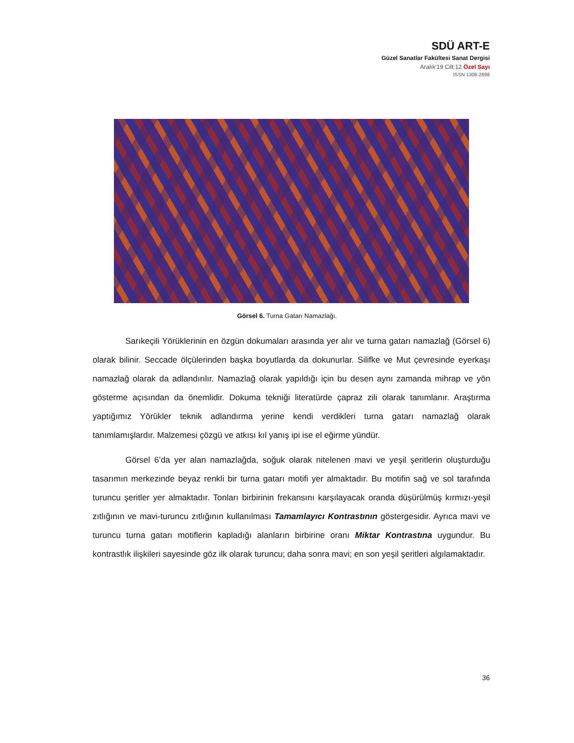SDÜ ART-E
Güzel Sanatlar Fakültesi Sanat Dergisi
Aralık’19 Cilt:12 Özel Sayı
ISSN 1308-2698
Görsel 6. Turna Gatarı Namazlağı.
Sarıkeçili Yörüklerinin en özgün dokumaları arasında yer alır ve turna gatarı namazlağ (Görsel 6) olarak bilinir. Seccade ölçülerinden başka boyutlarda da dokunurlar. Silifke ve Mut çevresinde eyerkaşı namazlağ olarak da adlandırılır. Namazlağ olarak yapıldığı için bu desen aynı zamanda mihrap ve yön gösterme açısından da önemlidir. Dokuma tekniği literatürde çapraz zili olarak tanımlanır. Araştırma yaptığımız Yörükler teknik adlandırma yerine kendi verdikleri turna gatarı namazlağ olarak tanımlamışlardır. Malzemesi çözgü ve atkısı kıl yanış ipi ise el eğirme yündür.
Görsel 6’da yer alan namazlağda, soğuk olarak nitelenen mavi ve yeşil şeritlerin oluşturduğu tasarımın merkezinde beyaz renkli bir turna gatarı motifi yer almaktadır. Bu motifin sağ ve sol tarafında turuncu şeritler yer almaktadır. Tonları birbirinin frekansını karşılayacak oranda düşürülmüş kırmızı-yeşil zıtlığının ve mavi-turuncu zıtlığının kullanılması Tamamlayıcı Kontrastının göstergesidir. Ayrıca mavi ve turuncu turna gatarı motiflerin kapladığı alanların birbirine oranı Miktar Kontrastına uygundur. Bu kontrastlık ilişkileri sayesinde göz ilk olarak turuncu; daha sonra mavi; en son yeşil şeritleri algılamaktadır.
36